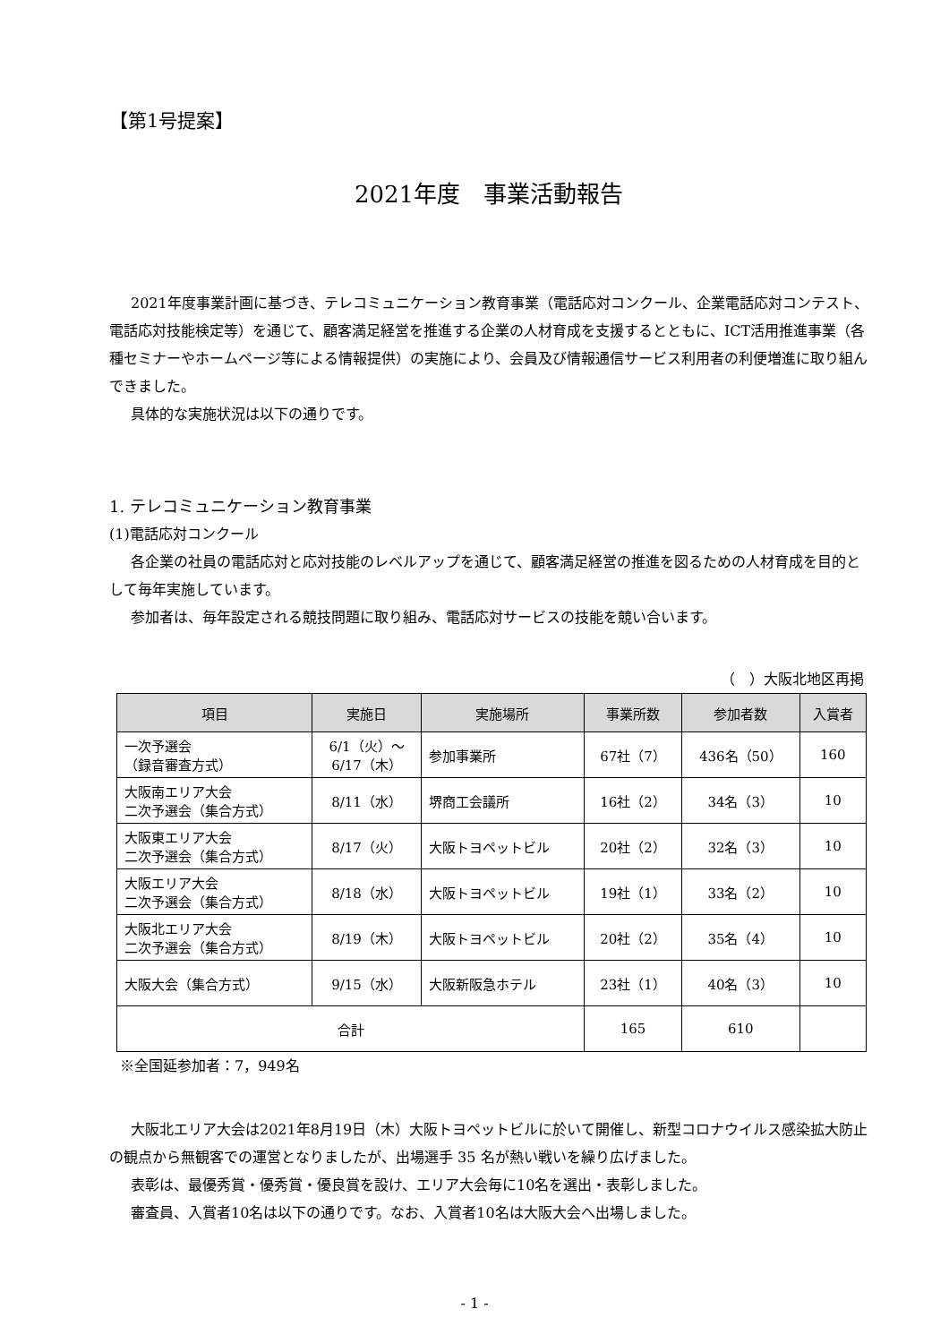【第1号提案】
2021年度　事業活動報告
2021年度事業計画に基づき、テレコミュニケーション教育事業（電話応対コンクール、企業電話応対コンテスト、電話応対技能検定等）を通じて、顧客満足経営を推進する企業の人材育成を支援するとともに、ICT活用推進事業（各種セミナーやホームページ等による情報提供）の実施により、会員及び情報通信サービス利用者の利便増進に取り組んできました。
具体的な実施状況は以下の通りです。
1. テレコミュニケーション教育事業
(1)電話応対コンクール
各企業の社員の電話応対と応対技能のレベルアップを通じて、顧客満足経営の推進を図るための人材育成を目的として毎年実施しています。
参加者は、毎年設定される競技問題に取り組み、電話応対サービスの技能を競い合います。
（　）大阪北地区再掲
| 項目 | 実施日 | 実施場所 | 事業所数 | 参加者数 | 入賞者 |
| --- | --- | --- | --- | --- | --- |
| 一次予選会 （録音審査方式） | 6/1（火）～ 6/17（木） | 参加事業所 | 67社（7） | 436名（50） | 160 |
| 大阪南エリア大会 二次予選会（集合方式） | 8/11（水） | 堺商工会議所 | 16社（2） | 34名（3） | 10 |
| 大阪東エリア大会 二次予選会（集合方式） | 8/17（火） | 大阪トヨペットビル | 20社（2） | 32名（3） | 10 |
| 大阪エリア大会 二次予選会（集合方式） | 8/18（水） | 大阪トヨペットビル | 19社（1） | 33名（2） | 10 |
| 大阪北エリア大会 二次予選会（集合方式） | 8/19（木） | 大阪トヨペットビル | 20社（2） | 35名（4） | 10 |
| 大阪大会（集合方式） | 9/15（水） | 大阪新阪急ホテル | 23社（1） | 40名（3） | 10 |
| 合計 | | | 165 | 610 | |
※全国延参加者：7，949名
大阪北エリア大会は2021年8月19日（木）大阪トヨペットビルに於いて開催し、新型コロナウイルス感染拡大防止の観点から無観客での運営となりましたが、出場選手 35 名が熱い戦いを繰り広げました。
表彰は、最優秀賞・優秀賞・優良賞を設け、エリア大会毎に10名を選出・表彰しました。
審査員、入賞者10名は以下の通りです。なお、入賞者10名は大阪大会へ出場しました。
- 1 -